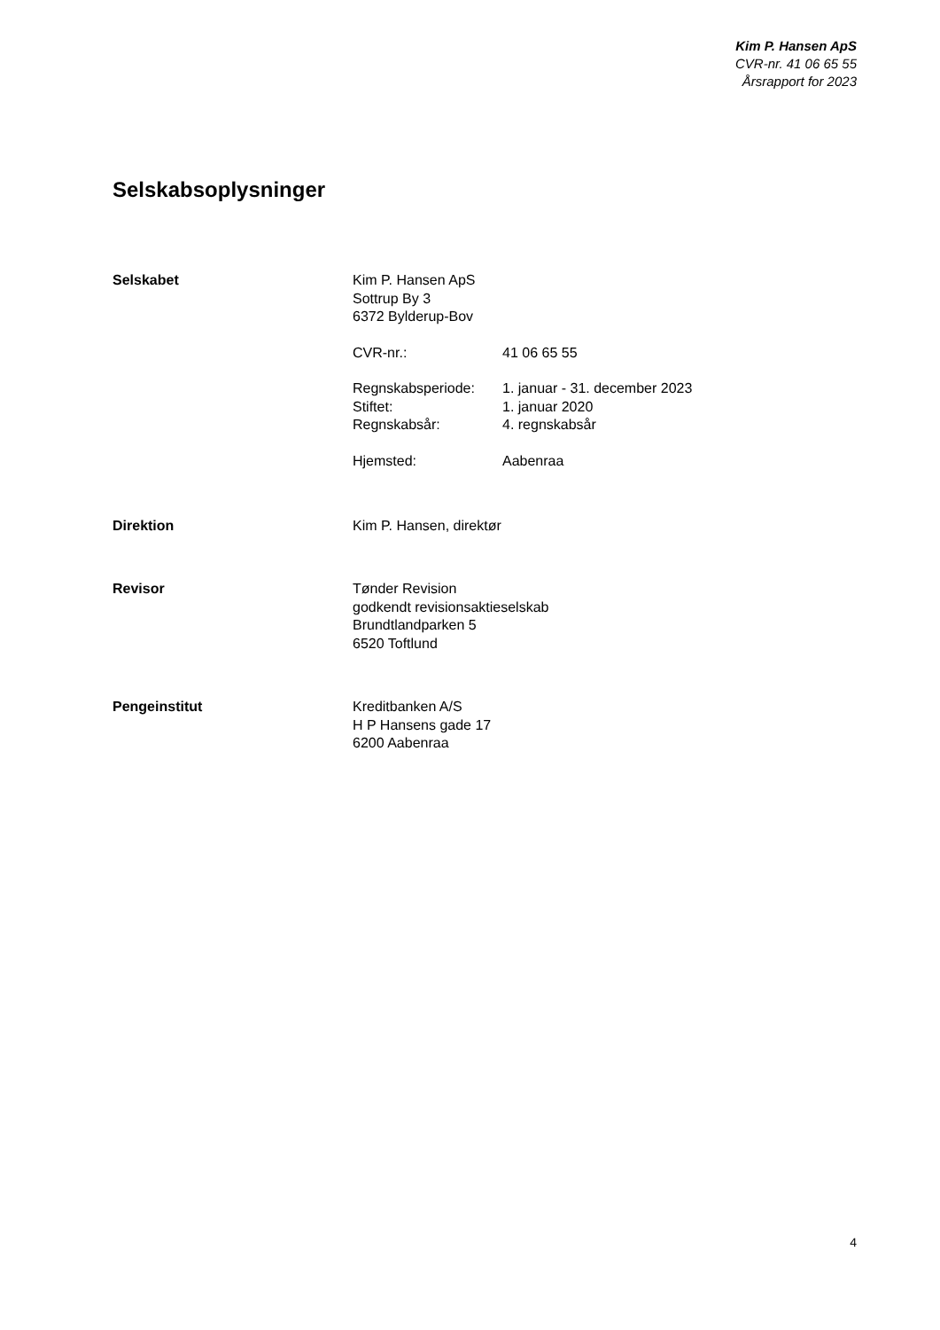Kim P. Hansen ApS
CVR-nr. 41 06 65 55
Årsrapport for 2023
Selskabsoplysninger
Selskabet Kim P. Hansen ApS
Sottrup By 3
6372 Bylderup-Bov
| CVR-nr.: | 41 06 65 55 |
| Regnskabsperiode: | 1. januar - 31. december 2023 |
| Stiftet: | 1. januar 2020 |
| Regnskabsår: | 4. regnskabsår |
| Hjemsted: | Aabenraa |
Direktion Kim P. Hansen, direktør
Revisor Tønder Revision
godkendt revisionsaktieselskab
Brundtlandparken 5
6520 Toftlund
Pengeinstitut Kreditbanken A/S
H P Hansens gade 17
6200 Aabenraa
4